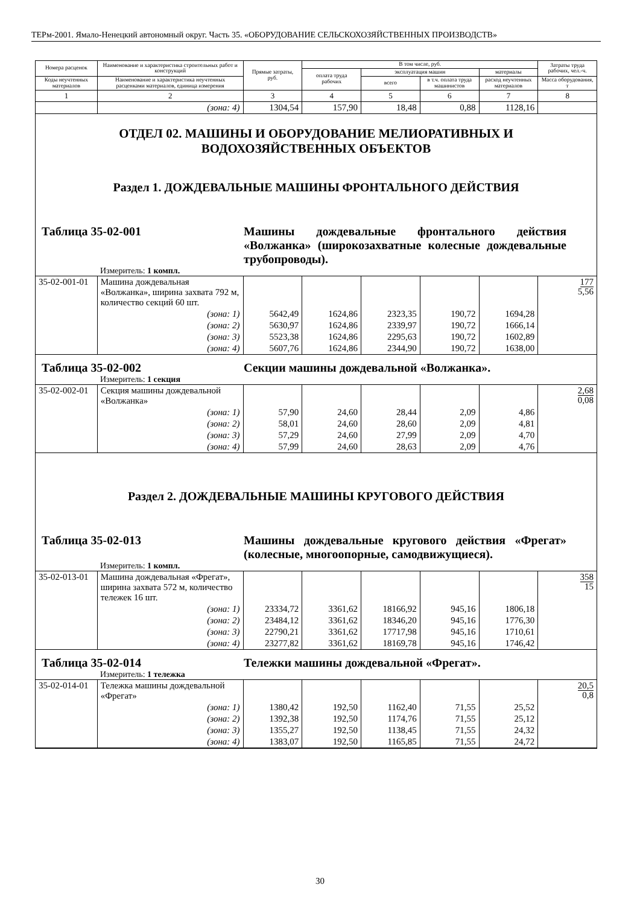ТЕРм-2001. Ямало-Ненецкий автономный округ. Часть 35. «ОБОРУДОВАНИЕ СЕЛЬСКОХОЗЯЙСТВЕННЫХ ПРОИЗВОДСТВ»
| Номера расценок | Наименование и характеристика строительных работ и конструкций | Прямые затраты, руб. | В том числе, руб. | | | | Затраты труда рабочих, чел.-ч. |
| --- | --- | --- | --- | --- | --- | --- | --- |
| | | | оплата труда рабочих | эксплуатация машин | | материалы | |
| Коды неучтенных материалов | Наименование и характеристика неучтенных расценками материалов, единица измерения | | | всего | в т.ч. оплата труда машинистов | расход неучтенных материалов | Масса оборудования, т |
| 1 | 2 | 3 | 4 | 5 | 6 | 7 | 8 |
| | (зона: 4) | 1304,54 | 157,90 | 18,48 | 0,88 | 1128,16 | |
| ОТДЕЛ 02. МАШИНЫ И ОБОРУДОВАНИЕ МЕЛИОРАТИВНЫХ И ВОДОХОЗЯЙСТВЕННЫХ ОБЪЕКТОВ Раздел 1. ДОЖДЕВАЛЬНЫЕ МАШИНЫ ФРОНТАЛЬНОГО ДЕЙСТВИЯ Таблица 35-02-001 Машины дождевальные фронтального действия «Волжанка» (широкозахватные колесные дождевальные трубопроводы). Измеритель: 1 компл. | | | | | | | |
| 35-02-001-01 | Машина дождевальная «Волжанка», ширина захвата 792 м, количество секций 60 шт. | | | | | | 177 5,56 |
| | (зона: 1) | 5642,49 | 1624,86 | 2323,35 | 190,72 | 1694,28 | |
| | (зона: 2) | 5630,97 | 1624,86 | 2339,97 | 190,72 | 1666,14 | |
| | (зона: 3) | 5523,38 | 1624,86 | 2295,63 | 190,72 | 1602,89 | |
| | (зона: 4) | 5607,76 | 1624,86 | 2344,90 | 190,72 | 1638,00 | |
| Таблица 35-02-002 Секции машины дождевальной «Волжанка». Измеритель: 1 секция | | | | | | | |
| 35-02-002-01 | Секция машины дождевальной «Волжанка» | | | | | | 2,68 0,08 |
| | (зона: 1) | 57,90 | 24,60 | 28,44 | 2,09 | 4,86 | |
| | (зона: 2) | 58,01 | 24,60 | 28,60 | 2,09 | 4,81 | |
| | (зона: 3) | 57,29 | 24,60 | 27,99 | 2,09 | 4,70 | |
| | (зона: 4) | 57,99 | 24,60 | 28,63 | 2,09 | 4,76 | |
| Раздел 2. ДОЖДЕВАЛЬНЫЕ МАШИНЫ КРУГОВОГО ДЕЙСТВИЯ Таблица 35-02-013 Машины дождевальные кругового действия «Фрегат» (колесные, многоопорные, самодвижущиеся). Измеритель: 1 компл. | | | | | | | |
| 35-02-013-01 | Машина дождевальная «Фрегат», ширина захвата 572 м, количество тележек 16 шт. | | | | | | 358 15 |
| | (зона: 1) | 23334,72 | 3361,62 | 18166,92 | 945,16 | 1806,18 | |
| | (зона: 2) | 23484,12 | 3361,62 | 18346,20 | 945,16 | 1776,30 | |
| | (зона: 3) | 22790,21 | 3361,62 | 17717,98 | 945,16 | 1710,61 | |
| | (зона: 4) | 23277,82 | 3361,62 | 18169,78 | 945,16 | 1746,42 | |
| Таблица 35-02-014 Тележки машины дождевальной «Фрегат». Измеритель: 1 тележка | | | | | | | |
| 35-02-014-01 | Тележка машины дождевальной «Фрегат» | | | | | | 20,5 0,8 |
| | (зона: 1) | 1380,42 | 192,50 | 1162,40 | 71,55 | 25,52 | |
| | (зона: 2) | 1392,38 | 192,50 | 1174,76 | 71,55 | 25,12 | |
| | (зона: 3) | 1355,27 | 192,50 | 1138,45 | 71,55 | 24,32 | |
| | (зона: 4) | 1383,07 | 192,50 | 1165,85 | 71,55 | 24,72 | |
30